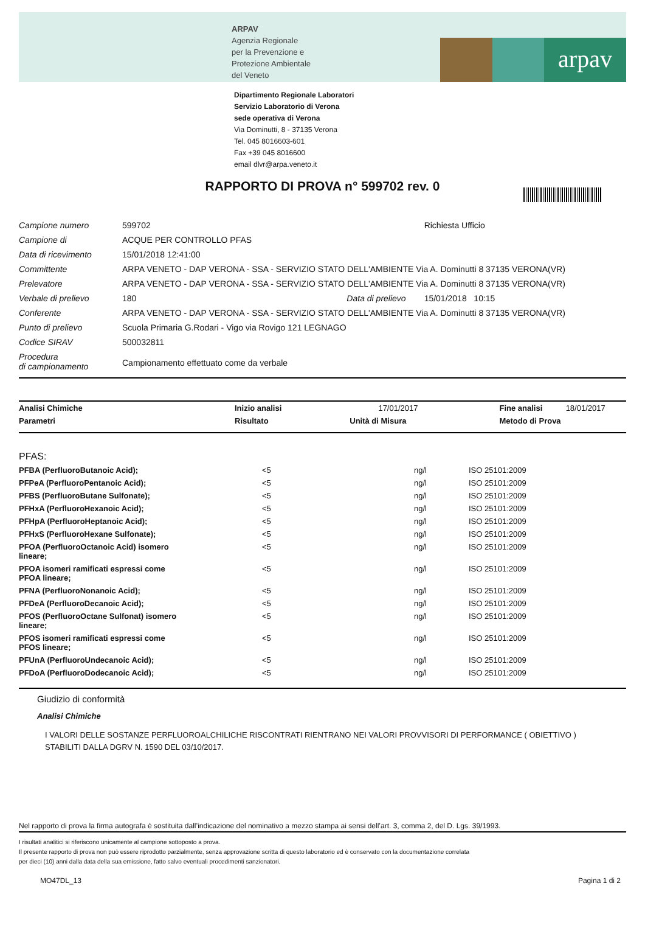ARPAV
Agenzia Regionale
per la Prevenzione e
Protezione Ambientale
del Veneto
arpav
Dipartimento Regionale Laboratori
Servizio Laboratorio di Verona
sede operativa di Verona
Via Dominutti, 8 - 37135 Verona
Tel. 045 8016603-601
Fax +39 045 8016600
email dlvr@arpa.veneto.it
RAPPORTO DI PROVA n° 599702 rev. 0
| Campione numero | 599702 | | Richiesta Ufficio |
| Campione di | ACQUE PER CONTROLLO PFAS | | |
| Data di ricevimento | 15/01/2018 12:41:00 | | |
| Committente | ARPA VENETO - DAP VERONA - SSA - SERVIZIO STATO DELL'AMBIENTE Via A. Dominutti 8 37135 VERONA(VR) | | |
| Prelevatore | ARPA VENETO - DAP VERONA - SSA - SERVIZIO STATO DELL'AMBIENTE Via A. Dominutti 8 37135 VERONA(VR) | | |
| Verbale di prelievo | 180 | Data di prelievo | 15/01/2018 10:15 |
| Conferente | ARPA VENETO - DAP VERONA - SSA - SERVIZIO STATO DELL'AMBIENTE Via A. Dominutti 8 37135 VERONA(VR) | | |
| Punto di prelievo | Scuola Primaria G.Rodari - Vigo via Rovigo 121 LEGNAGO | | |
| Codice SIRAV | 500032811 | | |
| Procedura di campionamento | Campionamento effettuato come da verbale | | |
| Analisi Chimiche | Inizio analisi | 17/01/2017 | Fine analisi | 18/01/2017 |
| Parametri | Risultato Unità di Misura | | Metodo di Prova | |
| PFAS: | | | |
| PFBA (PerfluoroButanoic Acid); | <5 | ng/l | ISO 25101:2009 |
| PFPeA (PerfluoroPentanoic Acid); | <5 | ng/l | ISO 25101:2009 |
| PFBS (PerfluoroButane Sulfonate); | <5 | ng/l | ISO 25101:2009 |
| PFHxA (PerfluoroHexanoic Acid); | <5 | ng/l | ISO 25101:2009 |
| PFHpA (PerfluoroHeptanoic Acid); | <5 | ng/l | ISO 25101:2009 |
| PFHxS (PerfluoroHexane Sulfonate); | <5 | ng/l | ISO 25101:2009 |
| PFOA (PerfluoroOctanoic Acid) isomero lineare; | <5 | ng/l | ISO 25101:2009 |
| PFOA isomeri ramificati espressi come PFOA lineare; | <5 | ng/l | ISO 25101:2009 |
| PFNA (PerfluoroNonanoic Acid); | <5 | ng/l | ISO 25101:2009 |
| PFDeA (PerfluoroDecanoic Acid); | <5 | ng/l | ISO 25101:2009 |
| PFOS (PerfluoroOctane Sulfonat) isomero lineare; | <5 | ng/l | ISO 25101:2009 |
| PFOS isomeri ramificati espressi come PFOS lineare; | <5 | ng/l | ISO 25101:2009 |
| PFUnA (PerfluoroUndecanoic Acid); | <5 | ng/l | ISO 25101:2009 |
| PFDoA (PerfluoroDodecanoic Acid); | <5 | ng/l | ISO 25101:2009 |
Giudizio di conformità
Analisi Chimiche
I VALORI DELLE SOSTANZE PERFLUOROALCHILICHE RISCONTRATI RIENTRANO NEI VALORI PROVVISORI DI PERFORMANCE ( OBIETTIVO ) STABILITI DALLA DGRV N. 1590 DEL 03/10/2017.
Nel rapporto di prova la firma autografa è sostituita dall’indicazione del nominativo a mezzo stampa ai sensi dell’art. 3, comma 2, del D. Lgs. 39/1993.
I risultati analitici si riferiscono unicamente al campione sottoposto a prova.
Il presente rapporto di prova non può essere riprodotto parzialmente, senza approvazione scritta di questo laboratorio ed è conservato con la documentazione correlata
per dieci (10) anni dalla data della sua emissione, fatto salvo eventuali procedimenti sanzionatori.
MO47DL_13 Pagina 1 di 2